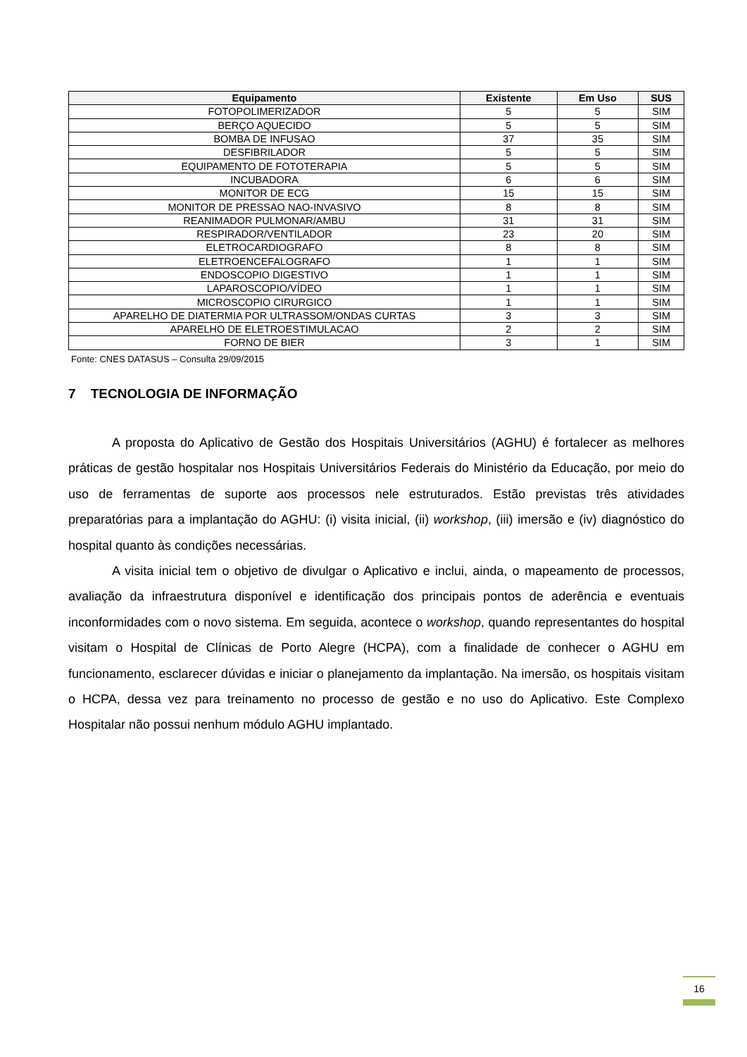| Equipamento | Existente | Em Uso | SUS |
| --- | --- | --- | --- |
| FOTOPOLIMERIZADOR | 5 | 5 | SIM |
| BERÇO AQUECIDO | 5 | 5 | SIM |
| BOMBA DE INFUSAO | 37 | 35 | SIM |
| DESFIBRILADOR | 5 | 5 | SIM |
| EQUIPAMENTO DE FOTOTERAPIA | 5 | 5 | SIM |
| INCUBADORA | 6 | 6 | SIM |
| MONITOR DE ECG | 15 | 15 | SIM |
| MONITOR DE PRESSAO NAO-INVASIVO | 8 | 8 | SIM |
| REANIMADOR PULMONAR/AMBU | 31 | 31 | SIM |
| RESPIRADOR/VENTILADOR | 23 | 20 | SIM |
| ELETROCARDIOGRAFO | 8 | 8 | SIM |
| ELETROENCEFALOGRAFO | 1 | 1 | SIM |
| ENDOSCOPIO DIGESTIVO | 1 | 1 | SIM |
| LAPAROSCOPIO/VÍDEO | 1 | 1 | SIM |
| MICROSCOPIO CIRURGICO | 1 | 1 | SIM |
| APARELHO DE DIATERMIA POR ULTRASSOM/ONDAS CURTAS | 3 | 3 | SIM |
| APARELHO DE ELETROESTIMULACAO | 2 | 2 | SIM |
| FORNO DE BIER | 3 | 1 | SIM |
Fonte: CNES DATASUS – Consulta 29/09/2015
7 TECNOLOGIA DE INFORMAÇÃO
A proposta do Aplicativo de Gestão dos Hospitais Universitários (AGHU) é fortalecer as melhores práticas de gestão hospitalar nos Hospitais Universitários Federais do Ministério da Educação, por meio do uso de ferramentas de suporte aos processos nele estruturados. Estão previstas três atividades preparatórias para a implantação do AGHU: (i) visita inicial, (ii) workshop, (iii) imersão e (iv) diagnóstico do hospital quanto às condições necessárias.
A visita inicial tem o objetivo de divulgar o Aplicativo e inclui, ainda, o mapeamento de processos, avaliação da infraestrutura disponível e identificação dos principais pontos de aderência e eventuais inconformidades com o novo sistema. Em seguida, acontece o workshop, quando representantes do hospital visitam o Hospital de Clínicas de Porto Alegre (HCPA), com a finalidade de conhecer o AGHU em funcionamento, esclarecer dúvidas e iniciar o planejamento da implantação. Na imersão, os hospitais visitam o HCPA, dessa vez para treinamento no processo de gestão e no uso do Aplicativo. Este Complexo Hospitalar não possui nenhum módulo AGHU implantado.
16